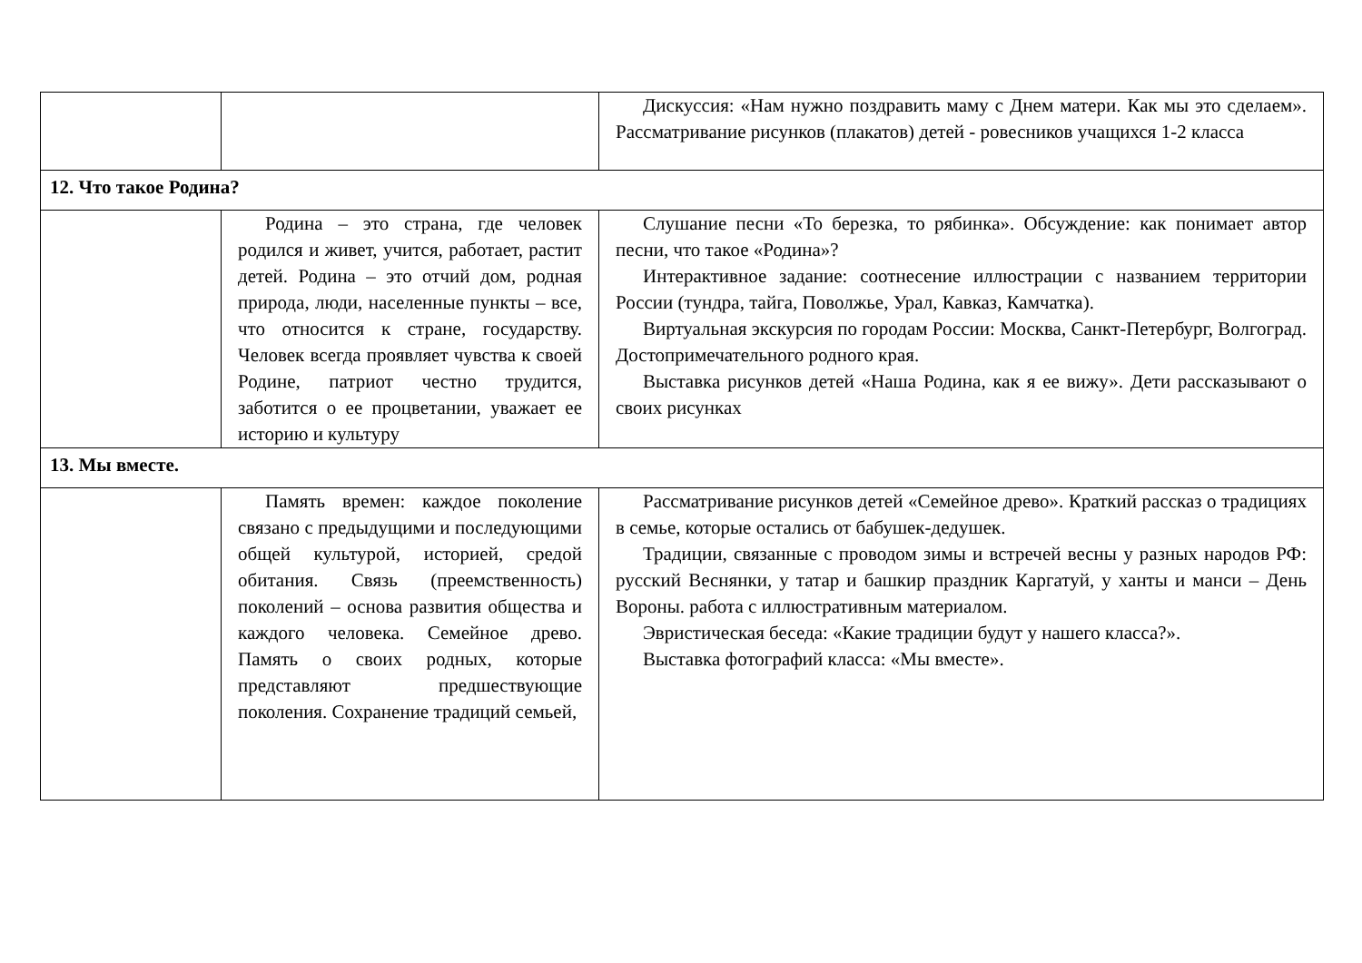| | | Дискуссия: «Нам нужно поздравить маму с Днем матери. Как мы это сделаем». Рассматривание рисунков (плакатов) детей - ровесников учащихся 1-2 класса |
| 12. Что такое Родина? | | |
| | Родина – это страна, где человек родился и живет, учится, работает, растит детей. Родина – это отчий дом, родная природа, люди, населенные пункты – все, что относится к стране, государству. Человек всегда проявляет чувства к своей Родине, патриот честно трудится, заботится о ее процветании, уважает ее историю и культуру | Слушание песни «То березка, то рябинка». Обсуждение: как понимает автор песни, что такое «Родина»? Интерактивное задание: соотнесение иллюстрации с названием территории России (тундра, тайга, Поволжье, Урал, Кавказ, Камчатка). Виртуальная экскурсия по городам России: Москва, Санкт-Петербург, Волгоград. Достопримечательного родного края. Выставка рисунков детей «Наша Родина, как я ее вижу». Дети рассказывают о своих рисунках |
| 13. Мы вместе. | | |
| | Память времен: каждое поколение связано с предыдущими и последующими общей культурой, историей, средой обитания. Связь (преемственность) поколений – основа развития общества и каждого человека. Семейное древо. Память о своих родных, которые представляют предшествующие поколения. Сохранение традиций семьей, | Рассматривание рисунков детей «Семейное древо». Краткий рассказ о традициях в семье, которые остались от бабушек-дедушек. Традиции, связанные с проводом зимы и встречей весны у разных народов РФ: русский Веснянки, у татар и башкир праздник Каргатуй, у ханты и манси – День Вороны. работа с иллюстративным материалом. Эвристическая беседа: «Какие традиции будут у нашего класса?». Выставка фотографий класса: «Мы вместе». |